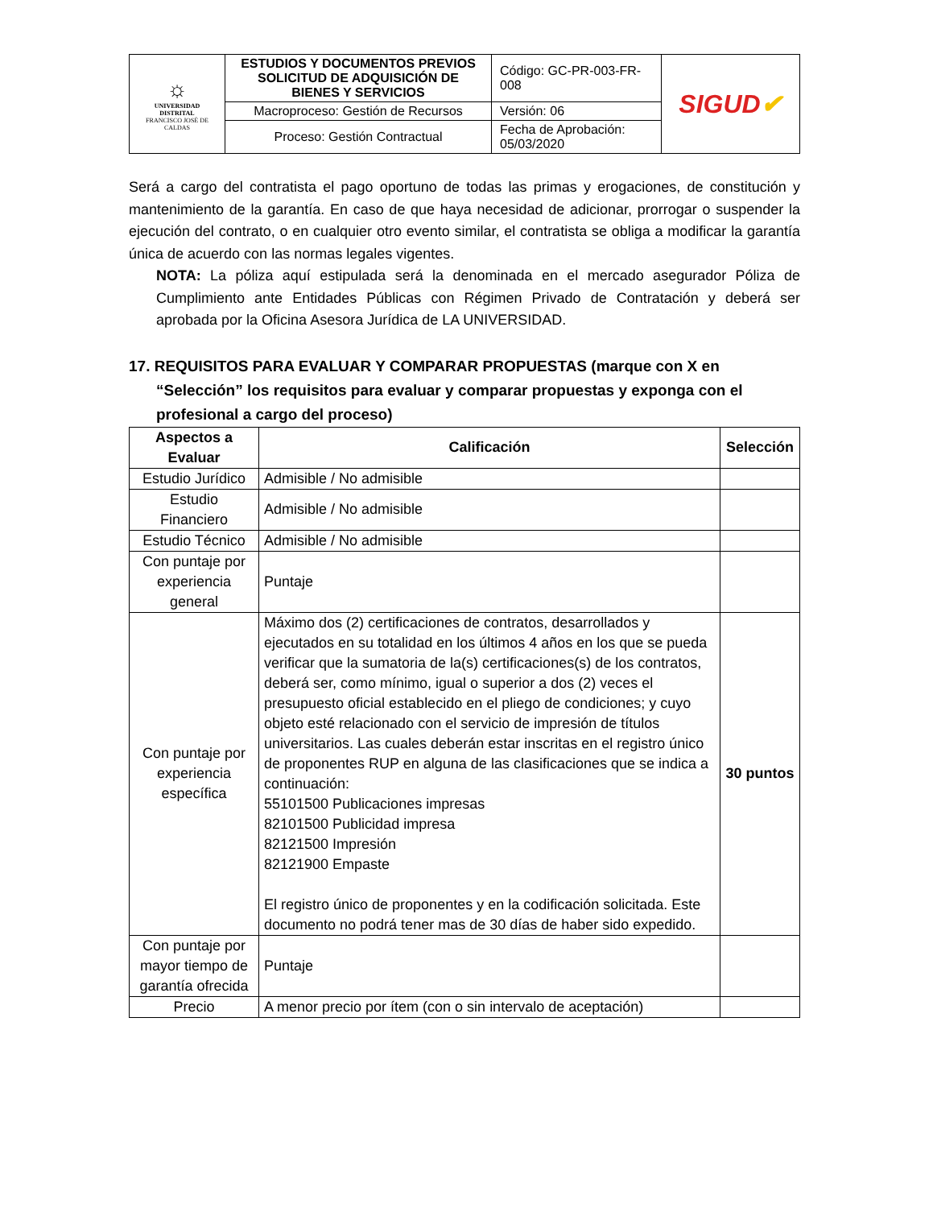| ☼ UNIVERSIDAD DISTRITAL FRANCISCO JOSÉ DE CALDAS | ESTUDIOS Y DOCUMENTOS PREVIOS SOLICITUD DE ADQUISICIÓN DE BIENES Y SERVICIOS | Código: GC-PR-003-FR-008 | SIGUD ✔ |
| | Macroproceso: Gestión de Recursos | Versión: 06 | |
| | Proceso: Gestión Contractual | Fecha de Aprobación: 05/03/2020 | |
Será a cargo del contratista el pago oportuno de todas las primas y erogaciones, de constitución y mantenimiento de la garantía. En caso de que haya necesidad de adicionar, prorrogar o suspender la ejecución del contrato, o en cualquier otro evento similar, el contratista se obliga a modificar la garantía única de acuerdo con las normas legales vigentes.
NOTA: La póliza aquí estipulada será la denominada en el mercado asegurador Póliza de Cumplimiento ante Entidades Públicas con Régimen Privado de Contratación y deberá ser aprobada por la Oficina Asesora Jurídica de LA UNIVERSIDAD.
17. REQUISITOS PARA EVALUAR Y COMPARAR PROPUESTAS (marque con X en “Selección” los requisitos para evaluar y comparar propuestas y exponga con el profesional a cargo del proceso)
| Aspectos a Evaluar | Calificación | Selección |
| --- | --- | --- |
| Estudio Jurídico | Admisible / No admisible | |
| Estudio Financiero | Admisible / No admisible | |
| Estudio Técnico | Admisible / No admisible | |
| Con puntaje por experiencia general | Puntaje | |
| Con puntaje por experiencia específica | Máximo dos (2) certificaciones de contratos, desarrollados y ejecutados en su totalidad en los últimos 4 años en los que se pueda verificar que la sumatoria de la(s) certificaciones(s) de los contratos, deberá ser, como mínimo, igual o superior a dos (2) veces el presupuesto oficial establecido en el pliego de condiciones; y cuyo objeto esté relacionado con el servicio de impresión de títulos universitarios. Las cuales deberán estar inscritas en el registro único de proponentes RUP en alguna de las clasificaciones que se indica a continuación: 55101500 Publicaciones impresas 82101500 Publicidad impresa 82121500 Impresión 82121900 Empaste El registro único de proponentes y en la codificación solicitada. Este documento no podrá tener mas de 30 días de haber sido expedido. | 30 puntos |
| Con puntaje por mayor tiempo de garantía ofrecida | Puntaje | |
| Precio | A menor precio por ítem (con o sin intervalo de aceptación) | |